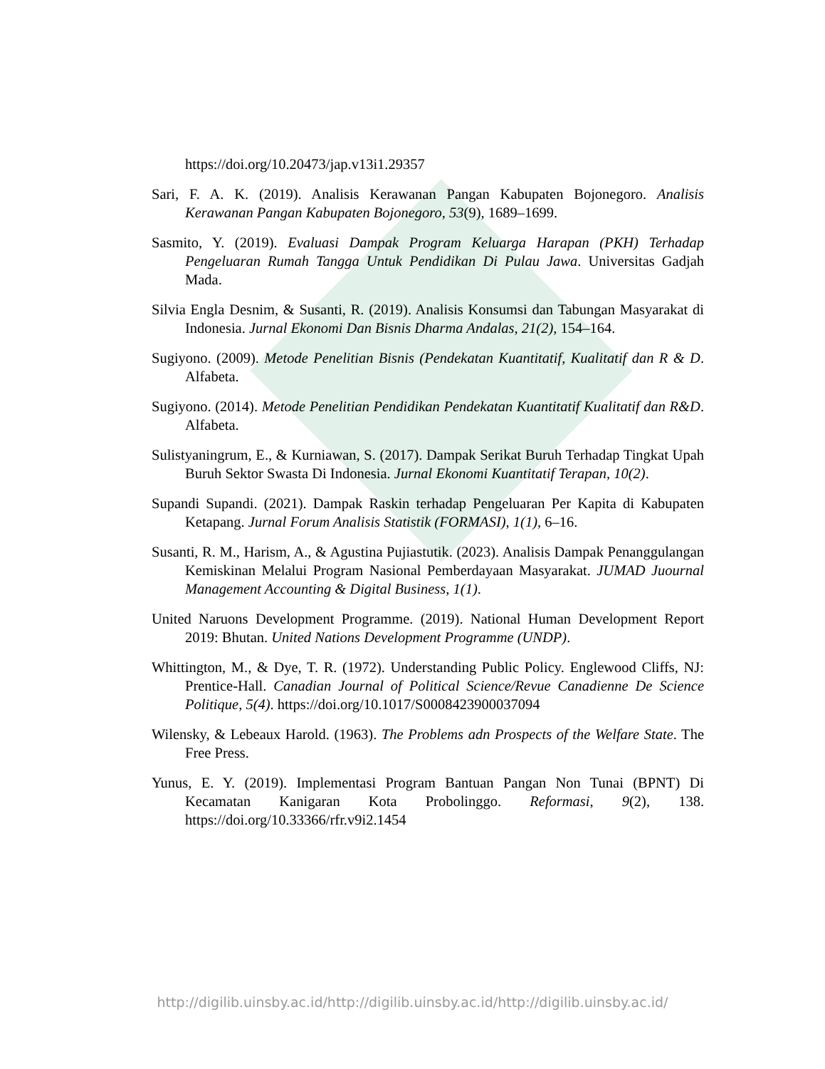https://doi.org/10.20473/jap.v13i1.29357
Sari, F. A. K. (2019). Analisis Kerawanan Pangan Kabupaten Bojonegoro. Analisis Kerawanan Pangan Kabupaten Bojonegoro, 53(9), 1689–1699.
Sasmito, Y. (2019). Evaluasi Dampak Program Keluarga Harapan (PKH) Terhadap Pengeluaran Rumah Tangga Untuk Pendidikan Di Pulau Jawa. Universitas Gadjah Mada.
Silvia Engla Desnim, & Susanti, R. (2019). Analisis Konsumsi dan Tabungan Masyarakat di Indonesia. Jurnal Ekonomi Dan Bisnis Dharma Andalas, 21(2), 154–164.
Sugiyono. (2009). Metode Penelitian Bisnis (Pendekatan Kuantitatif, Kualitatif dan R & D. Alfabeta.
Sugiyono. (2014). Metode Penelitian Pendidikan Pendekatan Kuantitatif Kualitatif dan R&D. Alfabeta.
Sulistyaningrum, E., & Kurniawan, S. (2017). Dampak Serikat Buruh Terhadap Tingkat Upah Buruh Sektor Swasta Di Indonesia. Jurnal Ekonomi Kuantitatif Terapan, 10(2).
Supandi Supandi. (2021). Dampak Raskin terhadap Pengeluaran Per Kapita di Kabupaten Ketapang. Jurnal Forum Analisis Statistik (FORMASI), 1(1), 6–16.
Susanti, R. M., Harism, A., & Agustina Pujiastutik. (2023). Analisis Dampak Penanggulangan Kemiskinan Melalui Program Nasional Pemberdayaan Masyarakat. JUMAD Juournal Management Accounting & Digital Business, 1(1).
United Naruons Development Programme. (2019). National Human Development Report 2019: Bhutan. United Nations Development Programme (UNDP).
Whittington, M., & Dye, T. R. (1972). Understanding Public Policy. Englewood Cliffs, NJ: Prentice-Hall. Canadian Journal of Political Science/Revue Canadienne De Science Politique, 5(4). https://doi.org/10.1017/S0008423900037094
Wilensky, & Lebeaux Harold. (1963). The Problems adn Prospects of the Welfare State. The Free Press.
Yunus, E. Y. (2019). Implementasi Program Bantuan Pangan Non Tunai (BPNT) Di Kecamatan Kanigaran Kota Probolinggo. Reformasi, 9(2), 138. https://doi.org/10.33366/rfr.v9i2.1454
http://digilib.uinsby.ac.id/http://digilib.uinsby.ac.id/http://digilib.uinsby.ac.id/